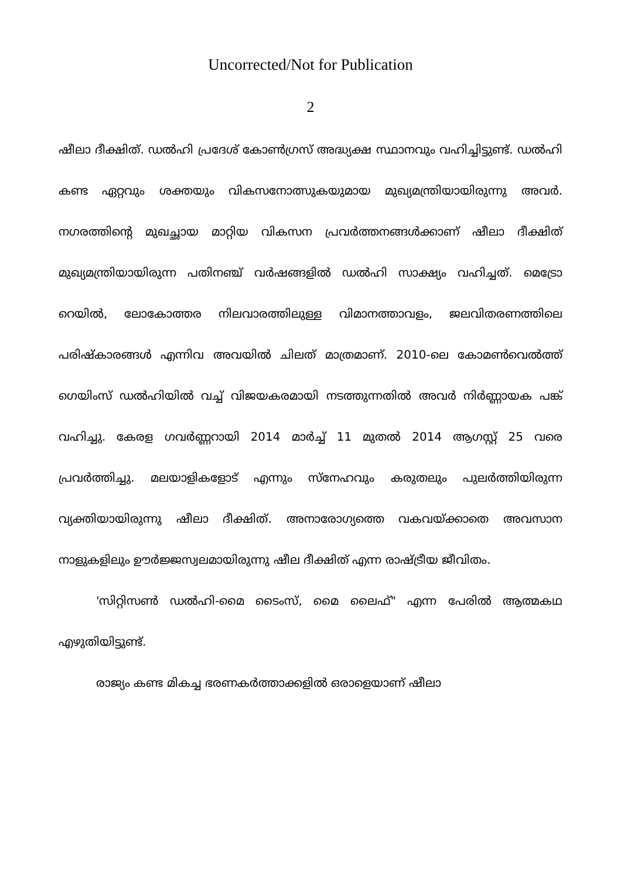Uncorrected/Not for Publication
2
ഷീലാ ദീക്ഷിത്. ഡൽഹി പ്രദേശ് കോൺഗ്രസ് അദ്ധ്യക്ഷ സ്ഥാനവും വഹിച്ചിട്ടുണ്ട്. ഡൽഹി കണ്ട ഏറ്റവും ശക്തയും വികസനോത്സുകയുമായ മുഖ്യമന്ത്രിയായിരുന്നു അവർ. നഗരത്തിന്റെ മുഖച്ഛായ മാറ്റിയ വികസന പ്രവർത്തനങ്ങൾക്കാണ് ഷീലാ ദീക്ഷിത് മുഖ്യമന്ത്രിയായിരുന്ന പതിനഞ്ച് വർഷങ്ങളിൽ ഡൽഹി സാക്ഷ്യം വഹിച്ചത്. മെട്രോ റെയിൽ, ലോകോത്തര നിലവാരത്തിലുള്ള വിമാനത്താവളം, ജലവിതരണത്തിലെ പരിഷ്കാരങ്ങൾ എന്നിവ അവയിൽ ചിലത് മാത്രമാണ്. 2010-ലെ കോമൺവെൽത്ത് ഗെയിംസ് ഡൽഹിയിൽ വച്ച് വിജയകരമായി നടത്തുന്നതിൽ അവർ നിർണ്ണായക പങ്ക് വഹിച്ചു. കേരള ഗവർണ്ണറായി 2014 മാർച്ച് 11 മുതൽ 2014 ആഗസ്റ്റ് 25 വരെ പ്രവർത്തിച്ചു. മലയാളികളോട് എന്നും സ്നേഹവും കരുതലും പുലർത്തിയിരുന്ന വ്യക്തിയായിരുന്നു ഷീലാ ദീക്ഷിത്. അനാരോഗ്യത്തെ വകവയ്ക്കാതെ അവസാന നാളുകളിലും ഊർജ്ജസ്വലമായിരുന്നു ഷീല ദീക്ഷിത് എന്ന രാഷ്ട്രീയ ജീവിതം.
'സിറ്റിസൺ ഡൽഹി-മൈ ടൈംസ്, മൈ ലൈഫ്" എന്ന പേരിൽ ആത്മകഥ എഴുതിയിട്ടുണ്ട്.
രാജ്യം കണ്ട മികച്ച ഭരണകർത്താക്കളിൽ ഒരാളെയാണ് ഷീലാ